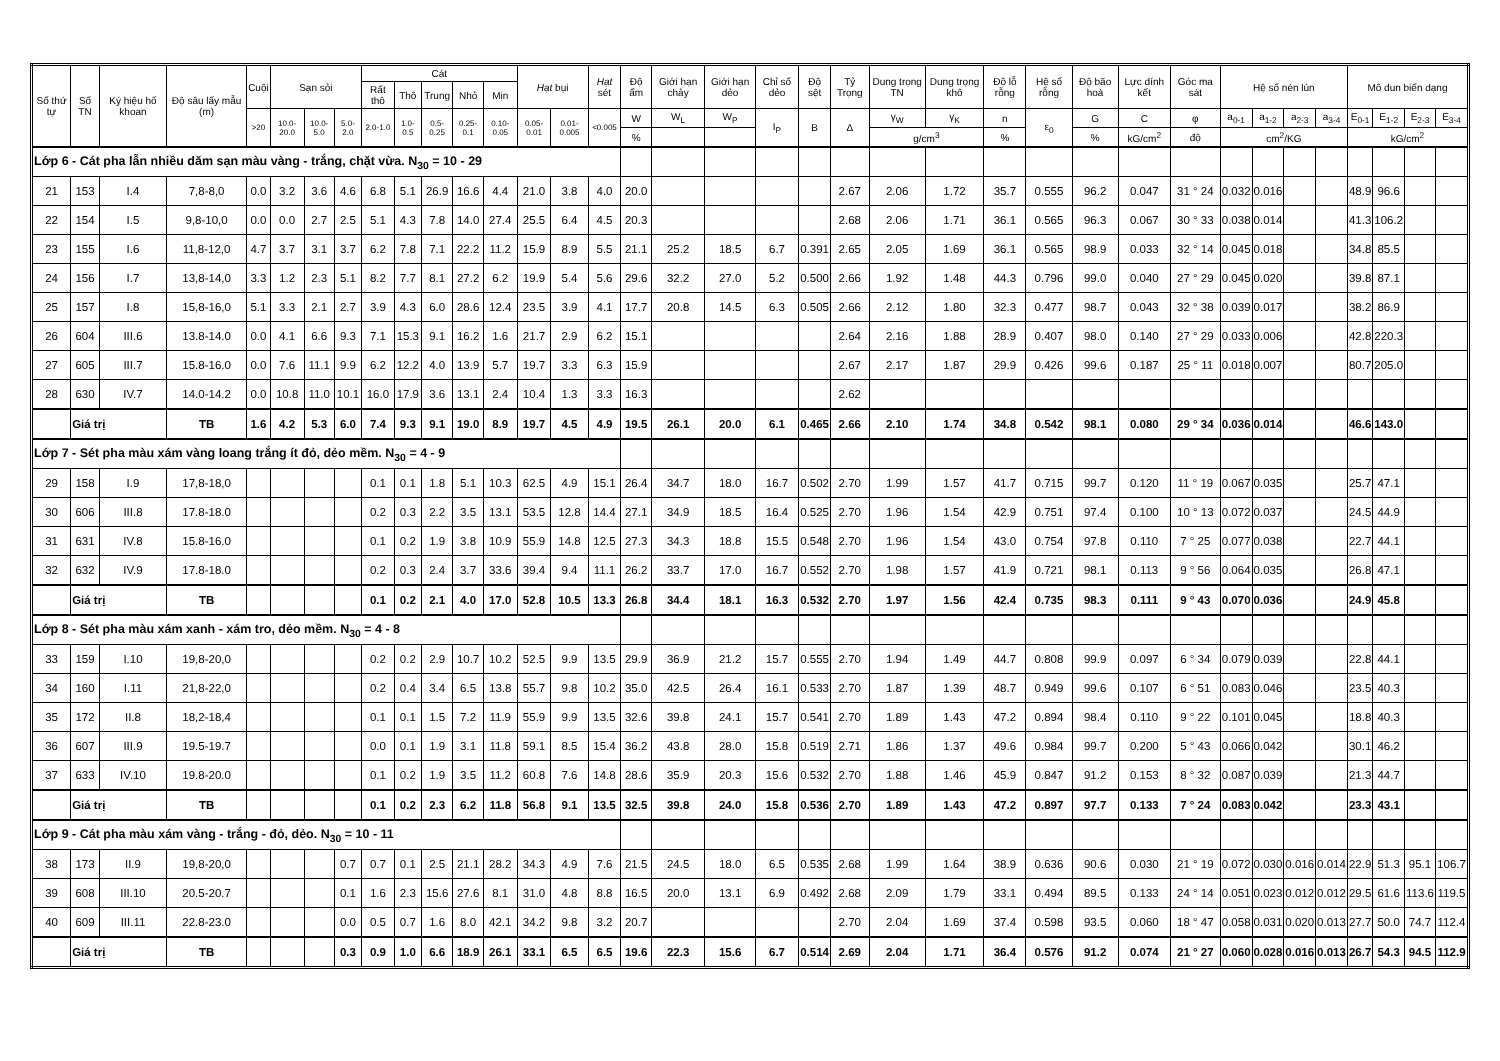| Số thứ tự | Số TN | Ký hiệu hố khoan | Độ sâu lấy mẫu (m) | Cuội | Sạn sỏi | | | Cát | | | | | Hạt bụi | | Hạt sét | Độ ẩm | Giới hạn chảy | Giới hạn dẻo | Chỉ số dẻo | Độ sệt | Tỷ Trọng | Dung trọng TN | Dung trọng khô | Độ lỗ rỗng | Hệ số rỗng | Độ bão hoà | Lực dính kết | Góc ma sát | Hệ số nén lún | | | | Mô dun biến dạng | | | |
| --- | --- | --- | --- | --- | --- | --- | --- | --- | --- | --- | --- | --- | --- | --- | --- | --- | --- | --- | --- | --- | --- | --- | --- | --- | --- | --- | --- | --- | --- | --- | --- | --- | --- | --- | --- | --- |
| | | | | | | | | Rất thô | Thô | Trung | Nhỏ | Mịn | | | | | | | | | | | | | | | | | | | | | | | | |
| | | | | >20 | 10.0-20.0 | 10.0-5.0 | 5.0-2.0 | 2.0-1.0 | 1.0-0.5 | 0.5-0.25 | 0.25-0.1 | 0.10-0.05 | 0.05-0.01 | 0.01-0.005 | <0.005 | W | W<sub>L</sub> | W<sub>P</sub> | I<sub>P</sub> | B | Δ | γ<sub>W</sub> | γ<sub>K</sub> | n | ε<sub>0</sub> | G | C | φ | a<sub>0-1</sub> | a<sub>1-2</sub> | a<sub>2-3</sub> | a<sub>3-4</sub> | E<sub>0-1</sub> | E<sub>1-2</sub> | E<sub>2-3</sub> | E<sub>3-4</sub> |
| | | | | | | | | | | | | | | | | % | | | | | | g/cm<sup>3</sup> | | % | | % | kG/cm<sup>2</sup> | độ | cm<sup>2</sup>/KG | | | | kG/cm<sup>2</sup> | | | |
| Lớp 6 - Cát pha lẫn nhiều dăm sạn màu vàng - trắng, chặt vừa. N<sub>30</sub> = 10 - 29 | | | | | | | | | | | | | | | | | | | | | | | | | | | | | | | | | | | | |
| 21 | 153 | I.4 | 7,8-8,0 | 0.0 | 3.2 | 3.6 | 4.6 | 6.8 | 5.1 | 26.9 | 16.6 | 4.4 | 21.0 | 3.8 | 4.0 | 20.0 | | | | | 2.67 | 2.06 | 1.72 | 35.7 | 0.555 | 96.2 | 0.047 | 31 ° 24 | 0.032 | 0.016 | | | 48.9 | 96.6 | | |
| 22 | 154 | I.5 | 9,8-10,0 | 0.0 | 0.0 | 2.7 | 2.5 | 5.1 | 4.3 | 7.8 | 14.0 | 27.4 | 25.5 | 6.4 | 4.5 | 20.3 | | | | | 2.68 | 2.06 | 1.71 | 36.1 | 0.565 | 96.3 | 0.067 | 30 ° 33 | 0.038 | 0.014 | | | 41.3 | 106.2 | | |
| 23 | 155 | I.6 | 11,8-12,0 | 4.7 | 3.7 | 3.1 | 3.7 | 6.2 | 7.8 | 7.1 | 22.2 | 11.2 | 15.9 | 8.9 | 5.5 | 21.1 | 25.2 | 18.5 | 6.7 | 0.391 | 2.65 | 2.05 | 1.69 | 36.1 | 0.565 | 98.9 | 0.033 | 32 ° 14 | 0.045 | 0.018 | | | 34.8 | 85.5 | | |
| 24 | 156 | I.7 | 13,8-14,0 | 3.3 | 1.2 | 2.3 | 5.1 | 8.2 | 7.7 | 8.1 | 27.2 | 6.2 | 19.9 | 5.4 | 5.6 | 29.6 | 32.2 | 27.0 | 5.2 | 0.500 | 2.66 | 1.92 | 1.48 | 44.3 | 0.796 | 99.0 | 0.040 | 27 ° 29 | 0.045 | 0.020 | | | 39.8 | 87.1 | | |
| 25 | 157 | I.8 | 15,8-16,0 | 5.1 | 3.3 | 2.1 | 2.7 | 3.9 | 4.3 | 6.0 | 28.6 | 12.4 | 23.5 | 3.9 | 4.1 | 17.7 | 20.8 | 14.5 | 6.3 | 0.505 | 2.66 | 2.12 | 1.80 | 32.3 | 0.477 | 98.7 | 0.043 | 32 ° 38 | 0.039 | 0.017 | | | 38.2 | 86.9 | | |
| 26 | 604 | III.6 | 13.8-14.0 | 0.0 | 4.1 | 6.6 | 9.3 | 7.1 | 15.3 | 9.1 | 16.2 | 1.6 | 21.7 | 2.9 | 6.2 | 15.1 | | | | | 2.64 | 2.16 | 1.88 | 28.9 | 0.407 | 98.0 | 0.140 | 27 ° 29 | 0.033 | 0.006 | | | 42.8 | 220.3 | | |
| 27 | 605 | III.7 | 15.8-16.0 | 0.0 | 7.6 | 11.1 | 9.9 | 6.2 | 12.2 | 4.0 | 13.9 | 5.7 | 19.7 | 3.3 | 6.3 | 15.9 | | | | | 2.67 | 2.17 | 1.87 | 29.9 | 0.426 | 99.6 | 0.187 | 25 ° 11 | 0.018 | 0.007 | | | 80.7 | 205.0 | | |
| 28 | 630 | IV.7 | 14.0-14.2 | 0.0 | 10.8 | 11.0 | 10.1 | 16.0 | 17.9 | 3.6 | 13.1 | 2.4 | 10.4 | 1.3 | 3.3 | 16.3 | | | | | 2.62 | | | | | | | | | | | | | | | |
| | Giá trị | | TB | 1.6 | 4.2 | 5.3 | 6.0 | 7.4 | 9.3 | 9.1 | 19.0 | 8.9 | 19.7 | 4.5 | 4.9 | 19.5 | 26.1 | 20.0 | 6.1 | 0.465 | 2.66 | 2.10 | 1.74 | 34.8 | 0.542 | 98.1 | 0.080 | 29 ° 34 | 0.036 | 0.014 | | | 46.6 | 143.0 | | |
| Lớp 7 - Sét pha màu xám vàng loang trắng ít đỏ, dẻo mềm. N<sub>30</sub> = 4 - 9 | | | | | | | | | | | | | | | | | | | | | | | | | | | | | | | | | | | | |
| 29 | 158 | I.9 | 17,8-18,0 | | | | | 0.1 | 0.1 | 1.8 | 5.1 | 10.3 | 62.5 | 4.9 | 15.1 | 26.4 | 34.7 | 18.0 | 16.7 | 0.502 | 2.70 | 1.99 | 1.57 | 41.7 | 0.715 | 99.7 | 0.120 | 11 ° 19 | 0.067 | 0.035 | | | 25.7 | 47.1 | | |
| 30 | 606 | III.8 | 17.8-18.0 | | | | | 0.2 | 0.3 | 2.2 | 3.5 | 13.1 | 53.5 | 12.8 | 14.4 | 27.1 | 34.9 | 18.5 | 16.4 | 0.525 | 2.70 | 1.96 | 1.54 | 42.9 | 0.751 | 97.4 | 0.100 | 10 ° 13 | 0.072 | 0.037 | | | 24.5 | 44.9 | | |
| 31 | 631 | IV.8 | 15.8-16.0 | | | | | 0.1 | 0.2 | 1.9 | 3.8 | 10.9 | 55.9 | 14.8 | 12.5 | 27.3 | 34.3 | 18.8 | 15.5 | 0.548 | 2.70 | 1.96 | 1.54 | 43.0 | 0.754 | 97.8 | 0.110 | 7 ° 25 | 0.077 | 0.038 | | | 22.7 | 44.1 | | |
| 32 | 632 | IV.9 | 17.8-18.0 | | | | | 0.2 | 0.3 | 2.4 | 3.7 | 33.6 | 39.4 | 9.4 | 11.1 | 26.2 | 33.7 | 17.0 | 16.7 | 0.552 | 2.70 | 1.98 | 1.57 | 41.9 | 0.721 | 98.1 | 0.113 | 9 ° 56 | 0.064 | 0.035 | | | 26.8 | 47.1 | | |
| | Giá trị | | TB | | | | | 0.1 | 0.2 | 2.1 | 4.0 | 17.0 | 52.8 | 10.5 | 13.3 | 26.8 | 34.4 | 18.1 | 16.3 | 0.532 | 2.70 | 1.97 | 1.56 | 42.4 | 0.735 | 98.3 | 0.111 | 9 ° 43 | 0.070 | 0.036 | | | 24.9 | 45.8 | | |
| Lớp 8 - Sét pha màu xám xanh - xám tro, dẻo mềm. N<sub>30</sub> = 4 - 8 | | | | | | | | | | | | | | | | | | | | | | | | | | | | | | | | | | | | |
| 33 | 159 | I.10 | 19,8-20,0 | | | | | 0.2 | 0.2 | 2.9 | 10.7 | 10.2 | 52.5 | 9.9 | 13.5 | 29.9 | 36.9 | 21.2 | 15.7 | 0.555 | 2.70 | 1.94 | 1.49 | 44.7 | 0.808 | 99.9 | 0.097 | 6 ° 34 | 0.079 | 0.039 | | | 22.8 | 44.1 | | |
| 34 | 160 | I.11 | 21,8-22,0 | | | | | 0.2 | 0.4 | 3.4 | 6.5 | 13.8 | 55.7 | 9.8 | 10.2 | 35.0 | 42.5 | 26.4 | 16.1 | 0.533 | 2.70 | 1.87 | 1.39 | 48.7 | 0.949 | 99.6 | 0.107 | 6 ° 51 | 0.083 | 0.046 | | | 23.5 | 40.3 | | |
| 35 | 172 | II.8 | 18,2-18,4 | | | | | 0.1 | 0.1 | 1.5 | 7.2 | 11.9 | 55.9 | 9.9 | 13.5 | 32.6 | 39.8 | 24.1 | 15.7 | 0.541 | 2.70 | 1.89 | 1.43 | 47.2 | 0.894 | 98.4 | 0.110 | 9 ° 22 | 0.101 | 0.045 | | | 18.8 | 40.3 | | |
| 36 | 607 | III.9 | 19.5-19.7 | | | | | 0.0 | 0.1 | 1.9 | 3.1 | 11.8 | 59.1 | 8.5 | 15.4 | 36.2 | 43.8 | 28.0 | 15.8 | 0.519 | 2.71 | 1.86 | 1.37 | 49.6 | 0.984 | 99.7 | 0.200 | 5 ° 43 | 0.066 | 0.042 | | | 30.1 | 46.2 | | |
| 37 | 633 | IV.10 | 19.8-20.0 | | | | | 0.1 | 0.2 | 1.9 | 3.5 | 11.2 | 60.8 | 7.6 | 14.8 | 28.6 | 35.9 | 20.3 | 15.6 | 0.532 | 2.70 | 1.88 | 1.46 | 45.9 | 0.847 | 91.2 | 0.153 | 8 ° 32 | 0.087 | 0.039 | | | 21.3 | 44.7 | | |
| | Giá trị | | TB | | | | | 0.1 | 0.2 | 2.3 | 6.2 | 11.8 | 56.8 | 9.1 | 13.5 | 32.5 | 39.8 | 24.0 | 15.8 | 0.536 | 2.70 | 1.89 | 1.43 | 47.2 | 0.897 | 97.7 | 0.133 | 7 ° 24 | 0.083 | 0.042 | | | 23.3 | 43.1 | | |
| Lớp 9 - Cát pha màu xám vàng - trắng - đỏ, dẻo. N<sub>30</sub> = 10 - 11 | | | | | | | | | | | | | | | | | | | | | | | | | | | | | | | | | | | | |
| 38 | 173 | II.9 | 19,8-20,0 | | | | 0.7 | 0.7 | 0.1 | 2.5 | 21.1 | 28.2 | 34.3 | 4.9 | 7.6 | 21.5 | 24.5 | 18.0 | 6.5 | 0.535 | 2.68 | 1.99 | 1.64 | 38.9 | 0.636 | 90.6 | 0.030 | 21 ° 19 | 0.072 | 0.030 | 0.016 | 0.014 | 22.9 | 51.3 | 95.1 | 106.7 |
| 39 | 608 | III.10 | 20.5-20.7 | | | | 0.1 | 1.6 | 2.3 | 15.6 | 27.6 | 8.1 | 31.0 | 4.8 | 8.8 | 16.5 | 20.0 | 13.1 | 6.9 | 0.492 | 2.68 | 2.09 | 1.79 | 33.1 | 0.494 | 89.5 | 0.133 | 24 ° 14 | 0.051 | 0.023 | 0.012 | 0.012 | 29.5 | 61.6 | 113.6 | 119.5 |
| 40 | 609 | III.11 | 22.8-23.0 | | | | 0.0 | 0.5 | 0.7 | 1.6 | 8.0 | 42.1 | 34.2 | 9.8 | 3.2 | 20.7 | | | | | 2.70 | 2.04 | 1.69 | 37.4 | 0.598 | 93.5 | 0.060 | 18 ° 47 | 0.058 | 0.031 | 0.020 | 0.013 | 27.7 | 50.0 | 74.7 | 112.4 |
| | Giá trị | | TB | | | | 0.3 | 0.9 | 1.0 | 6.6 | 18.9 | 26.1 | 33.1 | 6.5 | 6.5 | 19.6 | 22.3 | 15.6 | 6.7 | 0.514 | 2.69 | 2.04 | 1.71 | 36.4 | 0.576 | 91.2 | 0.074 | 21 ° 27 | 0.060 | 0.028 | 0.016 | 0.013 | 26.7 | 54.3 | 94.5 | 112.9 |